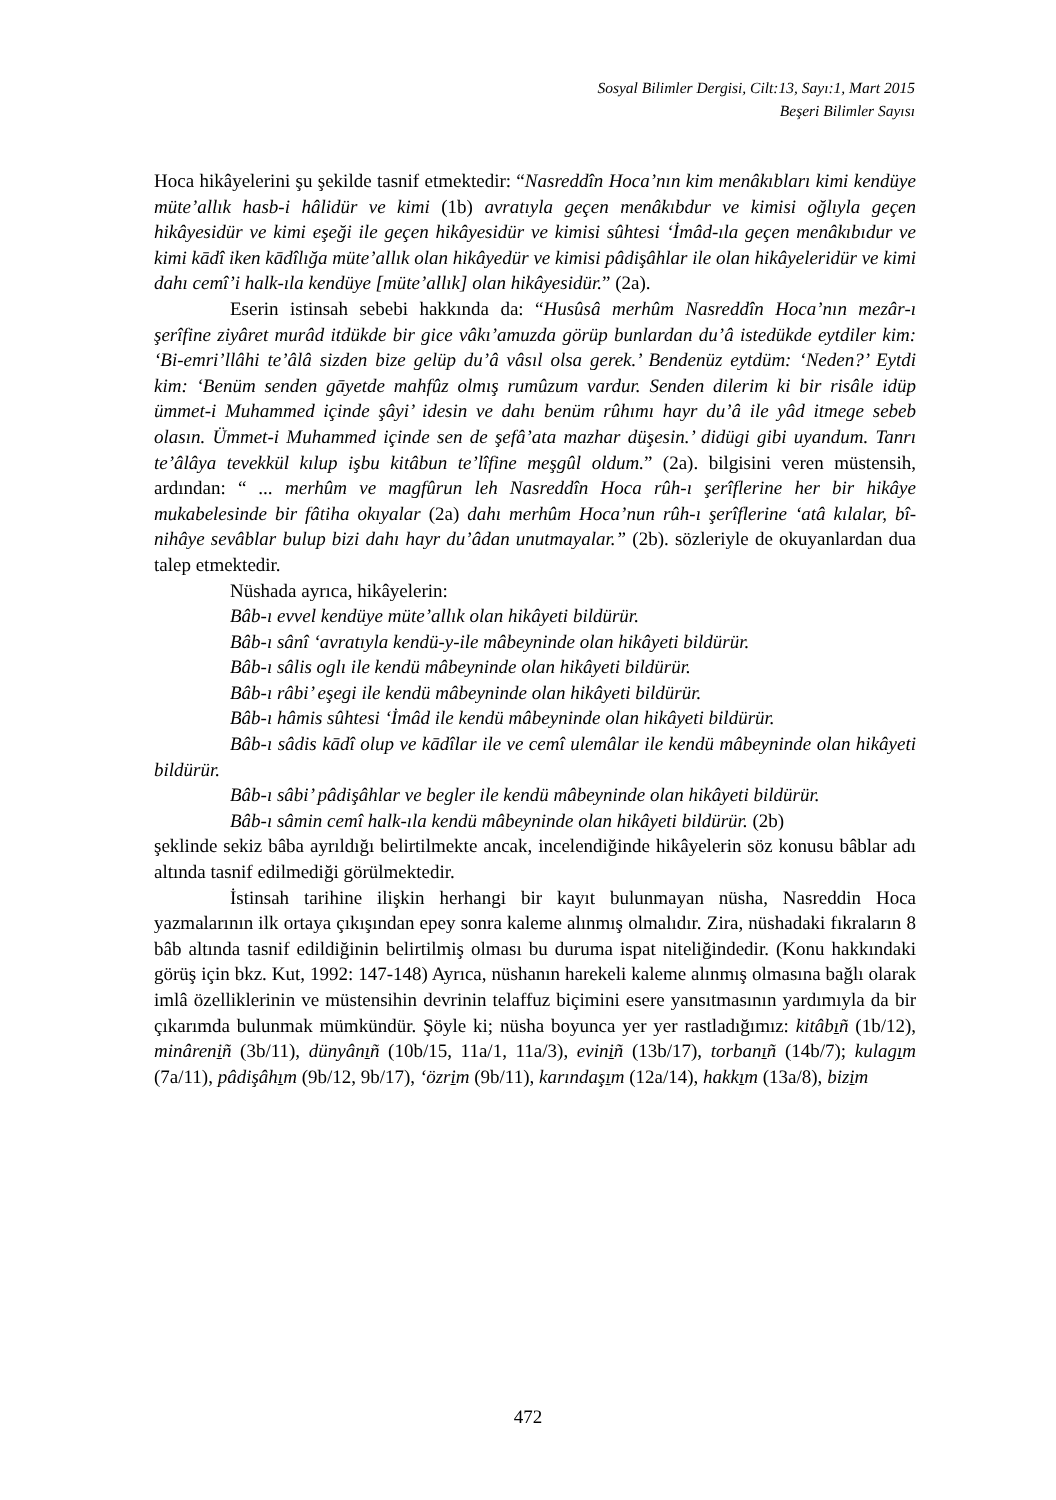Sosyal Bilimler Dergisi, Cilt:13, Sayı:1, Mart 2015
Beşeri Bilimler Sayısı
Hoca hikâyelerini şu şekilde tasnif etmektedir: “Nasreddîn Hoca’nın kim menâkıbları kimi kendüye müte’allık hasb-i hâlidür ve kimi (1b) avratıyla geçen menâkıbdur ve kimisi oğlıyla geçen hikâyesidür ve kimi eşeği ile geçen hikâyesidür ve kimisi sûhtesi ‘İmâd-ıla geçen menâkıbıdur ve kimi kādî iken kādîlığa müte’allık olan hikâyedür ve kimisi pâdişâhlar ile olan hikâyeleridür ve kimi dahı cemî’i halk-ıla kendüye [müte’allık] olan hikâyesidür.” (2a).
Eserin istinsah sebebi hakkında da: “Husûsâ merhûm Nasreddîn Hoca’nın mezâr-ı şerîfine ziyâret murâd itdükde bir gice vâkı’amuzda görüp bunlardan du’â istedükde eytdiler kim: ‘Bi-emri’llâhi te’âlâ sizden bize gelüp du’â vâsıl olsa gerek.’ Bendenüz eytdüm: ‘Neden?’ Eytdi kim: ‘Benüm senden gāyetde mahfûz olmış rumûzum vardur. Senden dilerim ki bir risâle idüp ümmet-i Muhammed içinde şâyi’ idesin ve dahı benüm rûhımı hayr du’â ile yâd itmege sebeb olasın. Ümmet-i Muhammed içinde sen de şefâ’ata mazhar düşesin.’ didügi gibi uyandum. Tanrı te’âlâya tevekkül kılup işbu kitâbun te’lîfine meşgûl oldum.” (2a). bilgisini veren müstensih, ardından: “ ... merhûm ve magfûrun leh Nasreddîn Hoca rûh-ı şerîflerine her bir hikâye mukabelesinde bir fâtiha okıyalar (2a) dahı merhûm Hoca’nun rûh-ı şerîflerine ‘atâ kılalar, bî-nihâye sevâblar bulup bizi dahı hayr du’âdan unutmayalar.” (2b). sözleriyle de okuyanlardan dua talep etmektedir.
Nüshada ayrıca, hikâyelerin:
Bâb-ı evvel kendüye müte’allık olan hikâyeti bildürür.
Bâb-ı sânî ‘avratıyla kendü-y-ile mâbeyninde olan hikâyeti bildürür.
Bâb-ı sâlis oglı ile kendü mâbeyninde olan hikâyeti bildürür.
Bâb-ı râbi’ eşegi ile kendü mâbeyninde olan hikâyeti bildürür.
Bâb-ı hâmis sûhtesi ‘İmâd ile kendü mâbeyninde olan hikâyeti bildürür.
Bâb-ı sâdis kādî olup ve kādîlar ile ve cemî ulemâlar ile kendü mâbeyninde olan hikâyeti bildürür.
Bâb-ı sâbi’ pâdişâhlar ve begler ile kendü mâbeyninde olan hikâyeti bildürür.
Bâb-ı sâmin cemî halk-ıla kendü mâbeyninde olan hikâyeti bildürür. (2b)
şeklinde sekiz bâba ayrıldığı belirtilmekte ancak, incelendiğinde hikâyelerin söz konusu bâblar adı altında tasnif edilmediği görülmektedir.
İstinsah tarihine ilişkin herhangi bir kayıt bulunmayan nüsha, Nasreddin Hoca yazmalarının ilk ortaya çıkışından epey sonra kaleme alınmış olmalıdır. Zira, nüshadaki fıkraların 8 bâb altında tasnif edildiğinin belirtilmiş olması bu duruma ispat niteliğindedir. (Konu hakkındaki görüş için bkz. Kut, 1992: 147-148) Ayrıca, nüshanın harekeli kaleme alınmış olmasına bağlı olarak imlâ özelliklerinin ve müstensihin devrinin telaffuz biçimini esere yansıtmasının yardımıyla da bir çıkarımda bulunmak mümkündür. Şöyle ki; nüsha boyunca yer yer rastladığımız: kitâbıñ (1b/12), minâreniñ (3b/11), dünyânıñ (10b/15, 11a/1, 11a/3), eviniñ (13b/17), torbanıñ (14b/7); kulagım (7a/11), pâdişâhım (9b/12, 9b/17), ‘özrim (9b/11), karındaşım (12a/14), hakkım (13a/8), bizim
472